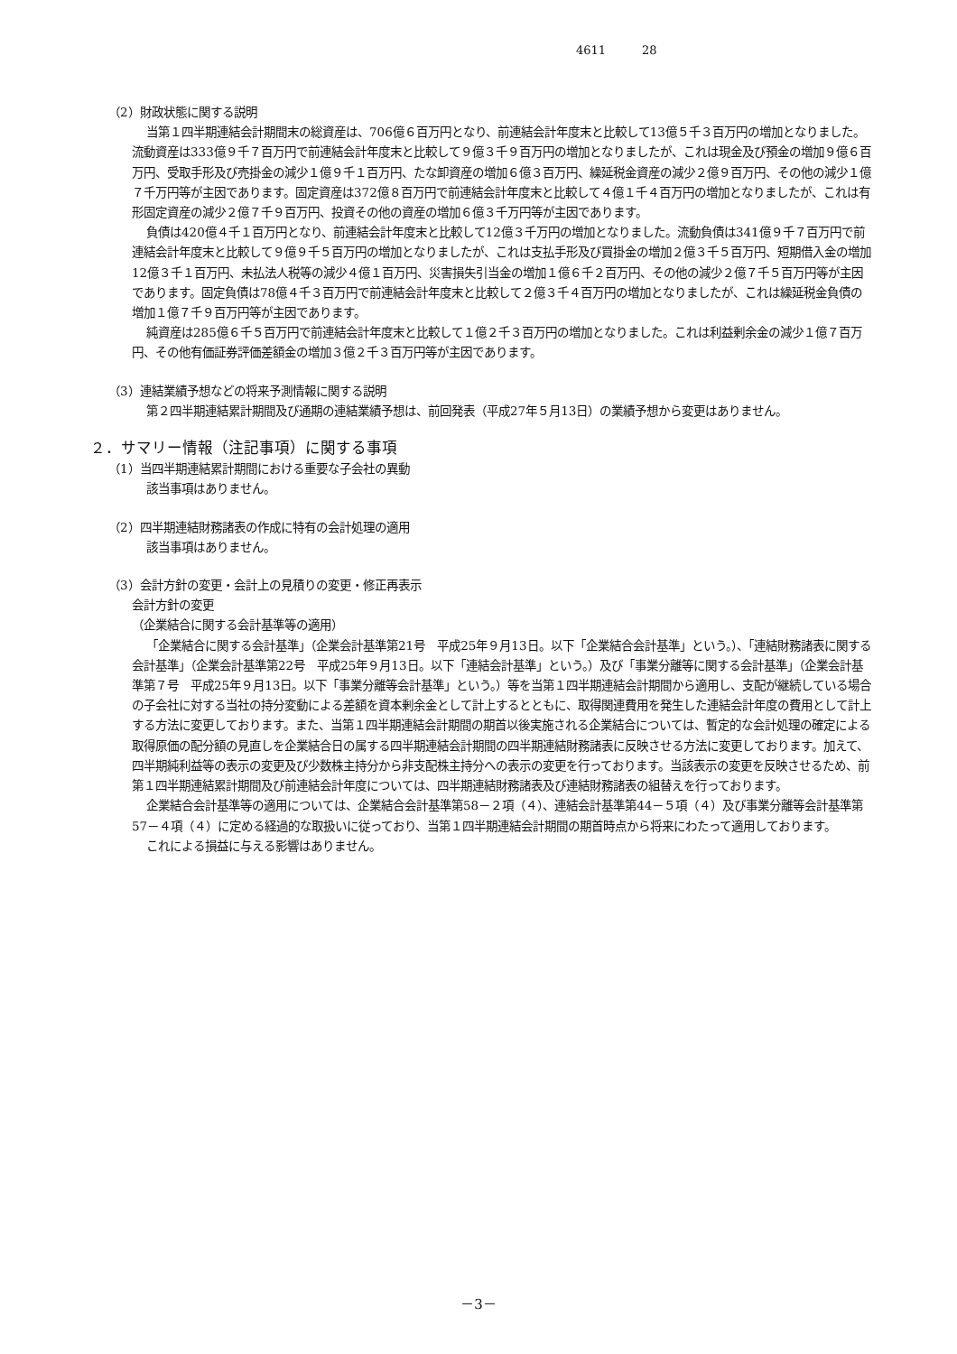4611 28
（2）財政状態に関する説明
当第１四半期連結会計期間末の総資産は、706億６百万円となり、前連結会計年度末と比較して13億５千３百万円の増加となりました。流動資産は333億９千７百万円で前連結会計年度末と比較して９億３千９百万円の増加となりましたが、これは現金及び預金の増加９億６百万円、受取手形及び売掛金の減少１億９千１百万円、たな卸資産の増加６億３百万円、繰延税金資産の減少２億９百万円、その他の減少１億７千万円等が主因であります。固定資産は372億８百万円で前連結会計年度末と比較して４億１千４百万円の増加となりましたが、これは有形固定資産の減少２億７千９百万円、投資その他の資産の増加６億３千万円等が主因であります。
負債は420億４千１百万円となり、前連結会計年度末と比較して12億３千万円の増加となりました。流動負債は341億９千７百万円で前連結会計年度末と比較して９億９千５百万円の増加となりましたが、これは支払手形及び買掛金の増加２億３千５百万円、短期借入金の増加12億３千１百万円、未払法人税等の減少４億１百万円、災害損失引当金の増加１億６千２百万円、その他の減少２億７千５百万円等が主因であります。固定負債は78億４千３百万円で前連結会計年度末と比較して２億３千４百万円の増加となりましたが、これは繰延税金負債の増加１億７千９百万円等が主因であります。
純資産は285億６千５百万円で前連結会計年度末と比較して１億２千３百万円の増加となりました。これは利益剰余金の減少１億７百万円、その他有価証券評価差額金の増加３億２千３百万円等が主因であります。
（3）連結業績予想などの将来予測情報に関する説明
第２四半期連結累計期間及び通期の連結業績予想は、前回発表（平成27年５月13日）の業績予想から変更はありません。
２．サマリー情報（注記事項）に関する事項
（1）当四半期連結累計期間における重要な子会社の異動
該当事項はありません。
（2）四半期連結財務諸表の作成に特有の会計処理の適用
該当事項はありません。
（3）会計方針の変更・会計上の見積りの変更・修正再表示
会計方針の変更
（企業結合に関する会計基準等の適用）
「企業結合に関する会計基準」（企業会計基準第21号　平成25年９月13日。以下「企業結合会計基準」という。）、「連結財務諸表に関する会計基準」（企業会計基準第22号　平成25年９月13日。以下「連結会計基準」という。）及び「事業分離等に関する会計基準」（企業会計基準第７号　平成25年９月13日。以下「事業分離等会計基準」という。）等を当第１四半期連結会計期間から適用し、支配が継続している場合の子会社に対する当社の持分変動による差額を資本剰余金として計上するとともに、取得関連費用を発生した連結会計年度の費用として計上する方法に変更しております。また、当第１四半期連結会計期間の期首以後実施される企業結合については、暫定的な会計処理の確定による取得原価の配分額の見直しを企業結合日の属する四半期連結会計期間の四半期連結財務諸表に反映させる方法に変更しております。加えて、四半期純利益等の表示の変更及び少数株主持分から非支配株主持分への表示の変更を行っております。当該表示の変更を反映させるため、前第１四半期連結累計期間及び前連結会計年度については、四半期連結財務諸表及び連結財務諸表の組替えを行っております。
企業結合会計基準等の適用については、企業結合会計基準第58－２項（４）、連結会計基準第44－５項（４）及び事業分離等会計基準第57－４項（４）に定める経過的な取扱いに従っており、当第１四半期連結会計期間の期首時点から将来にわたって適用しております。
これによる損益に与える影響はありません。
－3－